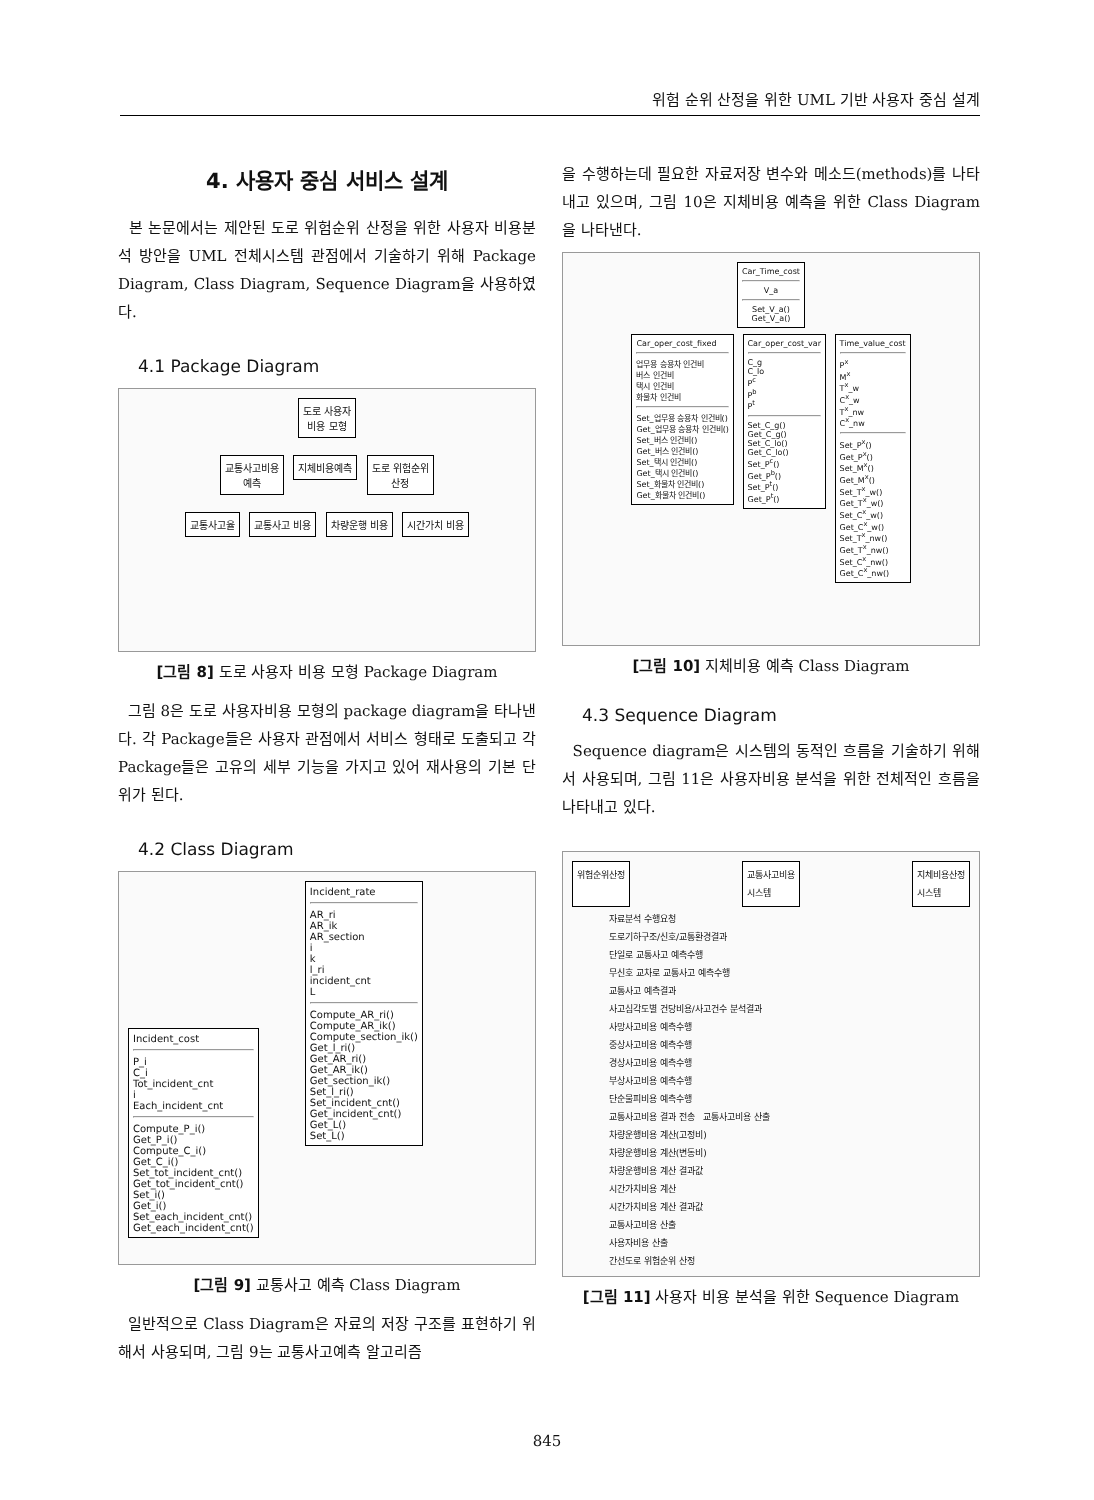위험 순위 산정을 위한 UML 기반 사용자 중심 설계
4. 사용자 중심 서비스 설계
본 논문에서는 제안된 도로 위험순위 산정을 위한 사용자 비용분석 방안을 UML 전체시스템 관점에서 기술하기 위해 Package Diagram, Class Diagram, Sequence Diagram을 사용하였다.
4.1 Package Diagram
도로 사용자
비용 모형
교통사고비용
예측
지체비용예측
도로 위험순위
산정
교통사고율 교통사고 비용 차량운행 비용 시간가치 비용
[그림 8] 도로 사용자 비용 모형 Package Diagram
그림 8은 도로 사용자비용 모형의 package diagram을 타나낸다. 각 Package들은 사용자 관점에서 서비스 형태로 도출되고 각 Package들은 고유의 세부 기능을 가지고 있어 재사용의 기본 단위가 된다.
4.2 Class Diagram
Incident_cost
P_i
C_i
Tot_incident_cnt
i
Each_incident_cnt
Compute_P_i()
Get_P_i()
Compute_C_i()
Get_C_i()
Set_tot_incident_cnt()
Get_tot_incident_cnt()
Set_i()
Get_i()
Set_each_incident_cnt()
Get_each_incident_cnt()
Incident_rate
AR_ri
AR_ik
AR_section
i
k
l_ri
incident_cnt
L
Compute_AR_ri()
Compute_AR_ik()
Compute_section_ik()
Get_l_ri()
Get_AR_ri()
Get_AR_ik()
Get_section_ik()
Set_l_ri()
Set_incident_cnt()
Get_incident_cnt()
Get_L()
Set_L()
[그림 9] 교통사고 예측 Class Diagram
일반적으로 Class Diagram은 자료의 저장 구조를 표현하기 위해서 사용되며, 그림 9는 교통사고예측 알고리즘
을 수행하는데 필요한 자료저장 변수와 메소드(methods)를 나타내고 있으며, 그림 10은 지체비용 예측을 위한 Class Diagram을 나타낸다.
Car_Time_cost
V_a
Set_V_a()
Get_V_a()
Car_oper_cost_fixed
업무용 승용차 인건비
버스 인건비
택시 인건비
화물차 인건비
Set_업무용 승용차 인건비()
Get_업무용 승용차 인건비()
Set_버스 인건비()
Get_버스 인건비()
Set_택시 인건비()
Get_택시 인건비()
Set_화물차 인건비()
Get_화물차 인건비()
Car_oper_cost_var
C_g
C_lo
P<sup>c</sup>
P<sup>b</sup>
P<sup>t</sup>
Set_C_g()
Get_C_g()
Set_C_lo()
Get_C_lo()
Set_P<sup>c</sup>()
Get_P<sup>b</sup>()
Set_P<sup>t</sup>()
Get_P<sup>t</sup>()
Time_value_cost
P<sup>x</sup>
M<sup>x</sup>
T<sup>x</sup>_w
C<sup>x</sup>_w
T<sup>x</sup>_nw
C<sup>x</sup>_nw
Set_P<sup>x</sup>()
Get_P<sup>x</sup>()
Set_M<sup>x</sup>()
Get_M<sup>x</sup>()
Set_T<sup>x</sup>_w()
Get_T<sup>x</sup>_w()
Set_C<sup>x</sup>_w()
Get_C<sup>x</sup>_w()
Set_T<sup>x</sup>_nw()
Get_T<sup>x</sup>_nw()
Set_C<sup>x</sup>_nw()
Get_C<sup>x</sup>_nw()
[그림 10] 지체비용 예측 Class Diagram
4.3 Sequence Diagram
Sequence diagram은 시스템의 동적인 흐름을 기술하기 위해서 사용되며, 그림 11은 사용자비용 분석을 위한 전체적인 흐름을 나타내고 있다.
위험순위산정 교통사고비용
시스템 지체비용산정
시스템
자료분석 수행요청
도로기하구조/신호/교통환경결과
단일로 교통사고 예측수행
무신호 교차로 교통사고 예측수행
교통사고 예측결과
사고심각도별 건당비용/사고건수 분석결과
사망사고비용 예측수행
중상사고비용 예측수행
경상사고비용 예측수행
부상사고비용 예측수행
단순물피비용 예측수행
교통사고비용 결과 전송 교통사고비용 산출
차량운행비용 계산(고정비)
차량운행비용 계산(변동비)
차량운행비용 계산 결과값
시간가치비용 계산
시간가치비용 계산 결과값
교통사고비용 산출
사용자비용 산출
간선도로 위험순위 산정
[그림 11] 사용자 비용 분석을 위한 Sequence Diagram
845